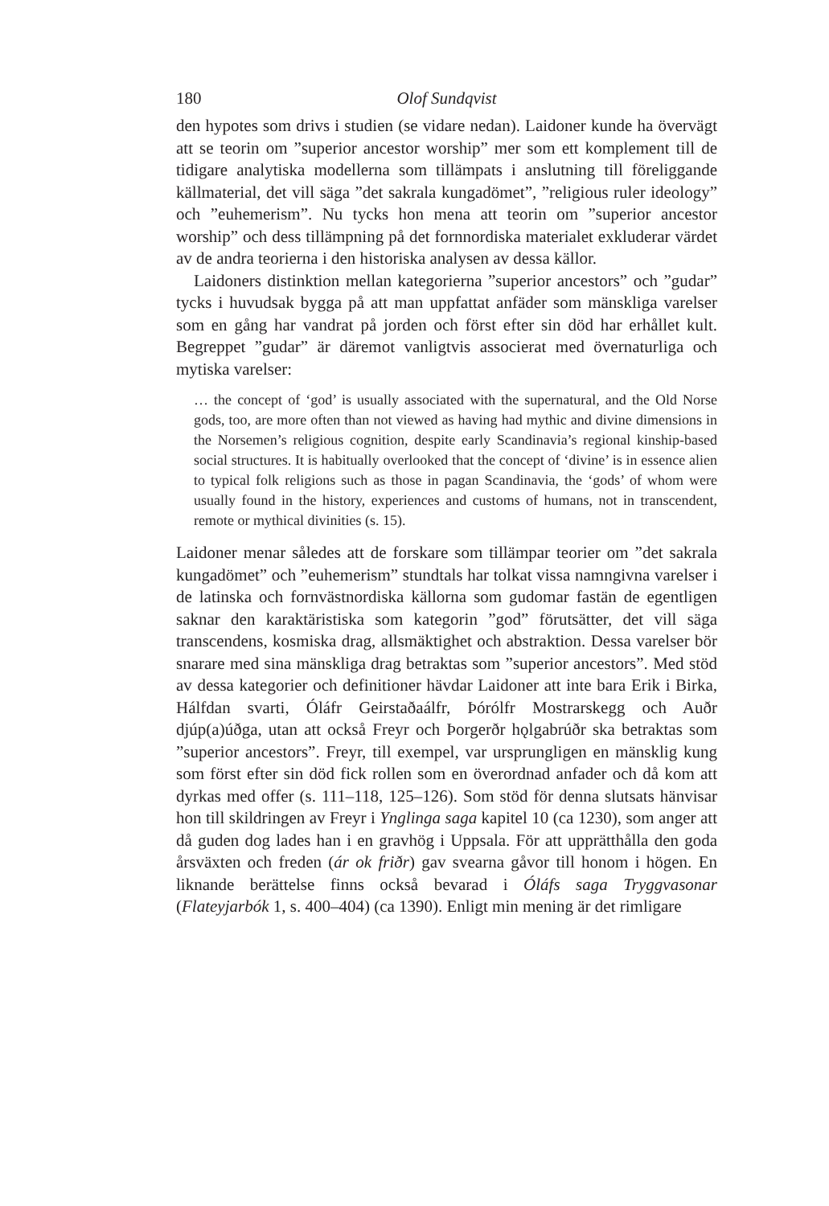180 Olof Sundqvist
den hypotes som drivs i studien (se vidare nedan). Laidoner kunde ha övervägt att se teorin om ”superior ancestor worship” mer som ett komplement till de tidigare analytiska modellerna som tillämpats i anslutning till föreliggande källmaterial, det vill säga ”det sakrala kungadömet”, ”religious ruler ideology” och ”euhemerism”. Nu tycks hon mena att teorin om ”superior ancestor worship” och dess tillämpning på det fornnordiska materialet exkluderar värdet av de andra teorierna i den historiska analysen av dessa källor.
Laidoners distinktion mellan kategorierna ”superior ancestors” och ”gudar” tycks i huvudsak bygga på att man uppfattat anfäder som mänskliga varelser som en gång har vandrat på jorden och först efter sin död har erhållet kult. Begreppet ”gudar” är däremot vanligtvis associerat med övernaturliga och mytiska varelser:
… the concept of ‘god’ is usually associated with the supernatural, and the Old Norse gods, too, are more often than not viewed as having had mythic and divine dimensions in the Norsemen’s religious cognition, despite early Scandinavia’s regional kinship-based social structures. It is habitually overlooked that the concept of ‘divine’ is in essence alien to typical folk religions such as those in pagan Scandinavia, the ‘gods’ of whom were usually found in the history, experiences and customs of humans, not in transcendent, remote or mythical divinities (s. 15).
Laidoner menar således att de forskare som tillämpar teorier om ”det sakrala kungadömet” och ”euhemerism” stundtals har tolkat vissa namngivna varelser i de latinska och fornvästnordiska källorna som gudomar fastän de egentligen saknar den karaktäristiska som kategorin ”god” förutsätter, det vill säga transcendens, kosmiska drag, allsmäktighet och abstraktion. Dessa varelser bör snarare med sina mänskliga drag betraktas som ”superior ancestors”. Med stöd av dessa kategorier och definitioner hävdar Laidoner att inte bara Erik i Birka, Hálfdan svarti, Óláfr Geirstaðaálfr, Þórólfr Mostrarskegg och Auðr djúp(a)úðga, utan att också Freyr och Þorgerðr hǫlgabrúðr ska betraktas som ”superior ancestors”. Freyr, till exempel, var ursprungligen en mänsklig kung som först efter sin död fick rollen som en överordnad anfader och då kom att dyrkas med offer (s. 111–118, 125–126). Som stöd för denna slutsats hänvisar hon till skildringen av Freyr i Ynglinga saga kapitel 10 (ca 1230), som anger att då guden dog lades han i en gravhög i Uppsala. För att upprätthålla den goda årsväxten och freden (ár ok friðr) gav svearna gåvor till honom i högen. En liknande berättelse finns också bevarad i Óláfs saga Tryggvasonar (Flateyjarbók 1, s. 400–404) (ca 1390). Enligt min mening är det rimligare